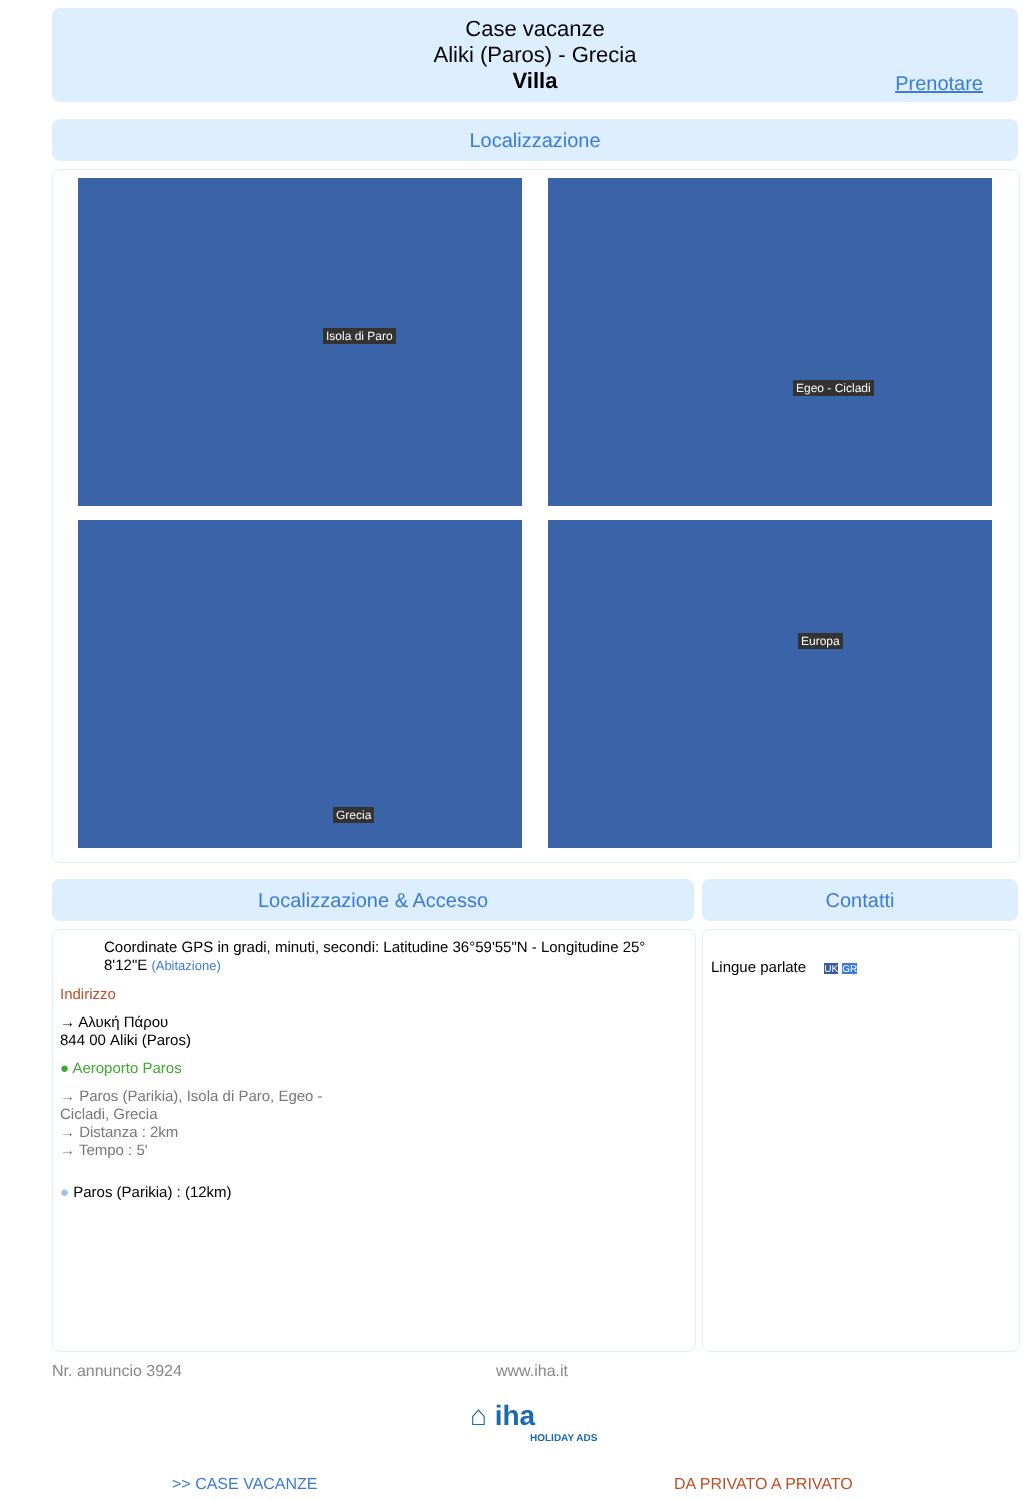Case vacanze
Aliki (Paros) - Grecia
Villa
Prenotare
Localizzazione
Isola di Paro Egeo - Cicladi
Grecia Europa
Localizzazione & Accesso Contatti
Coordinate GPS in gradi, minuti, secondi: Latitudine 36°59'55"N - Longitudine 25° 8'12"E (Abitazione)
Indirizzo
→ Αλυκή Πάρου
844 00 Aliki (Paros)
● Aeroporto Paros
→ Paros (Parikia), Isola di Paro, Egeo - Cicladi, Grecia
→ Distanza : 2km
→ Tempo : 5'
● Paros (Parikia) : (12km)
Lingue parlate UK GR
Nr. annuncio 3924 www.iha.it
⌂ iha
HOLIDAY ADS
>> CASE VACANZE DA PRIVATO A PRIVATO